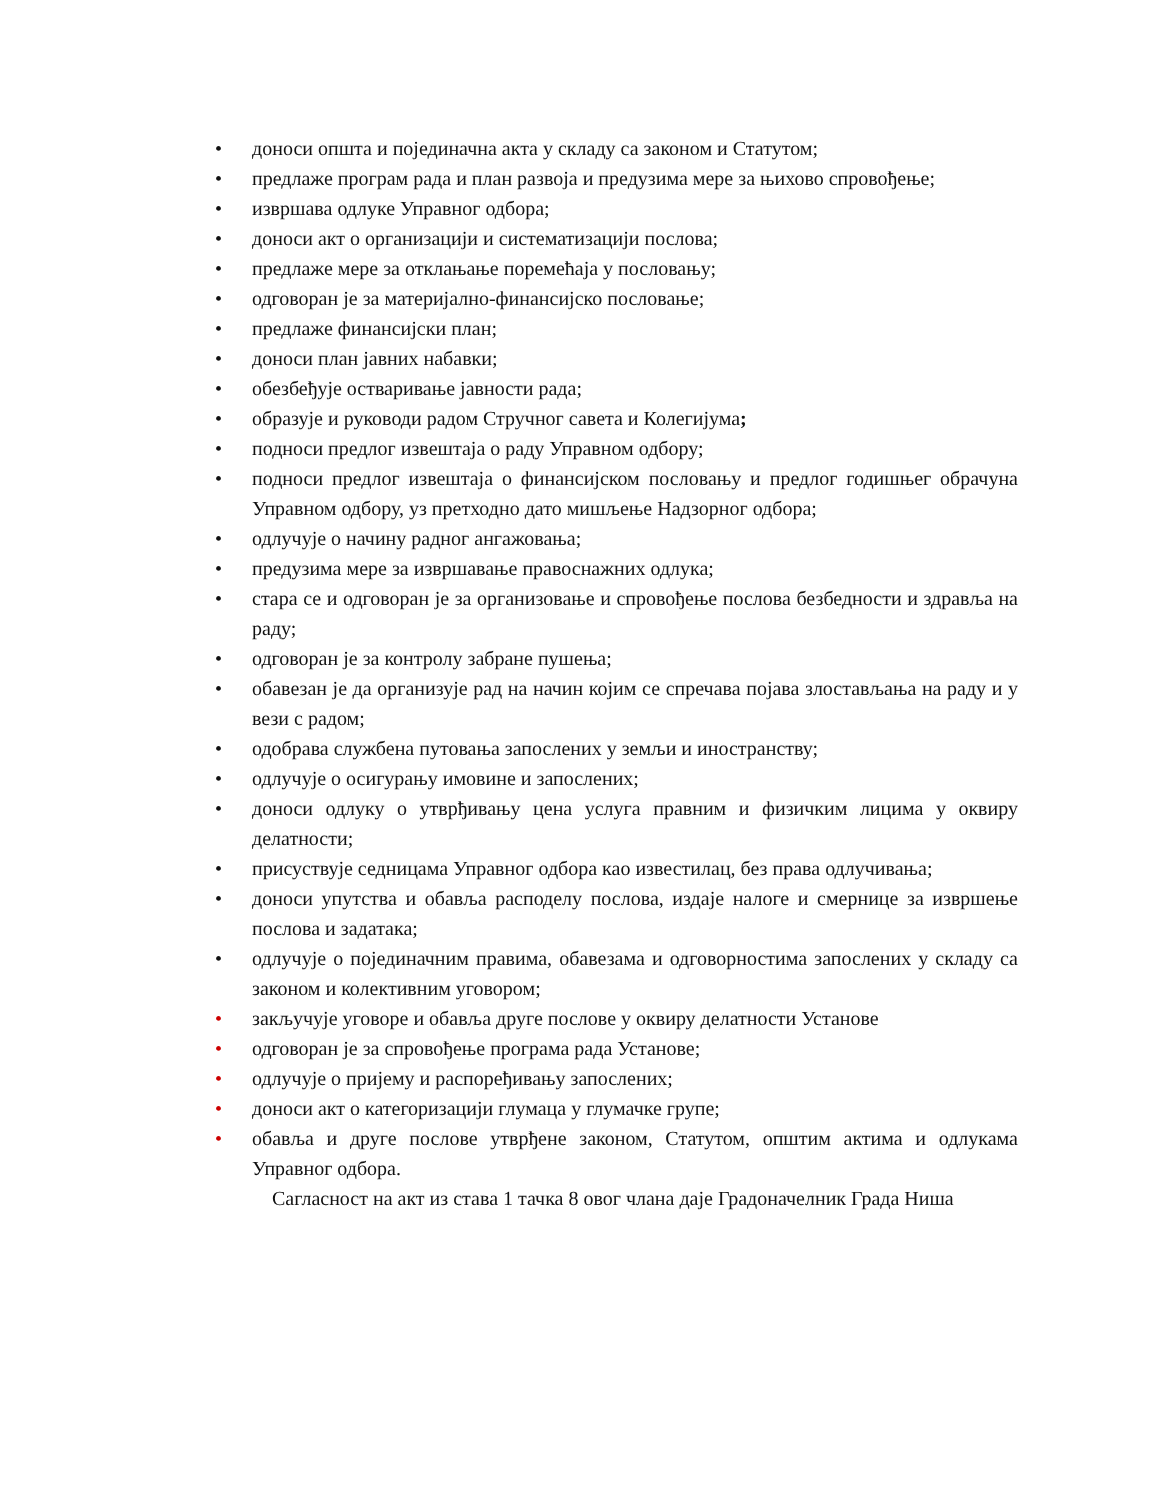• доноси општа и појединачна акта у складу са законом и Статутом;
• предлаже програм рада и план развоја и предузима мере за њихово спровођење;
• извршава одлуке Управног одбора;
• доноси акт о организацији и систематизацији послова;
• предлаже мере за отклањање поремећаја у пословању;
• одговоран је за материјално-финансијско пословање;
• предлаже финансијски план;
• доноси план јавних набавки;
• обезбеђује остваривање јавности рада;
• образује и руководи радом Стручног савета и Колегијума;
• подноси предлог извештаја о раду Управном одбору;
• подноси предлог извештаја о финансијском пословању и предлог годишњег обрачуна Управном одбору, уз претходно дато мишљење Надзорног одбора;
• одлучује о начину радног ангажовања;
• предузима мере за извршавање правоснажних одлука;
• стара се и одговоран је за организовање и спровођење послова безбедности и здравља на раду;
• одговоран је за контролу забране пушења;
• обавезан је да организује рад на начин којим се спречава појава злостављања на раду и у вези с радом;
• одобрава службена путовања запослених у земљи и иностранству;
• одлучује о осигурању имовине и запослених;
• доноси одлуку о утврђивању цена услуга правним и физичким лицима у оквиру делатности;
• присуствује седницама Управног одбора као известилац, без права одлучивања;
• доноси упутства и обавља расподелу послова, издаје налоге и смернице за извршење послова и задатака;
• одлучује о појединачним правима, обавезама и одговорностима запослених у складу са законом и колективним уговором;
• закључује уговоре и обавља друге послове у оквиру делатности Установе
• одговоран је за спровођење програма рада Установе;
• одлучује о пријему и распоређивању запослених;
• доноси акт о категоризацији глумаца у глумачке групе;
• обавља и друге послове утврђене законом, Статутом, општим актима и одлукама Управног одбора.
Сагласност на акт из става 1 тачка 8 овог члана даје Градоначелник Града Ниша